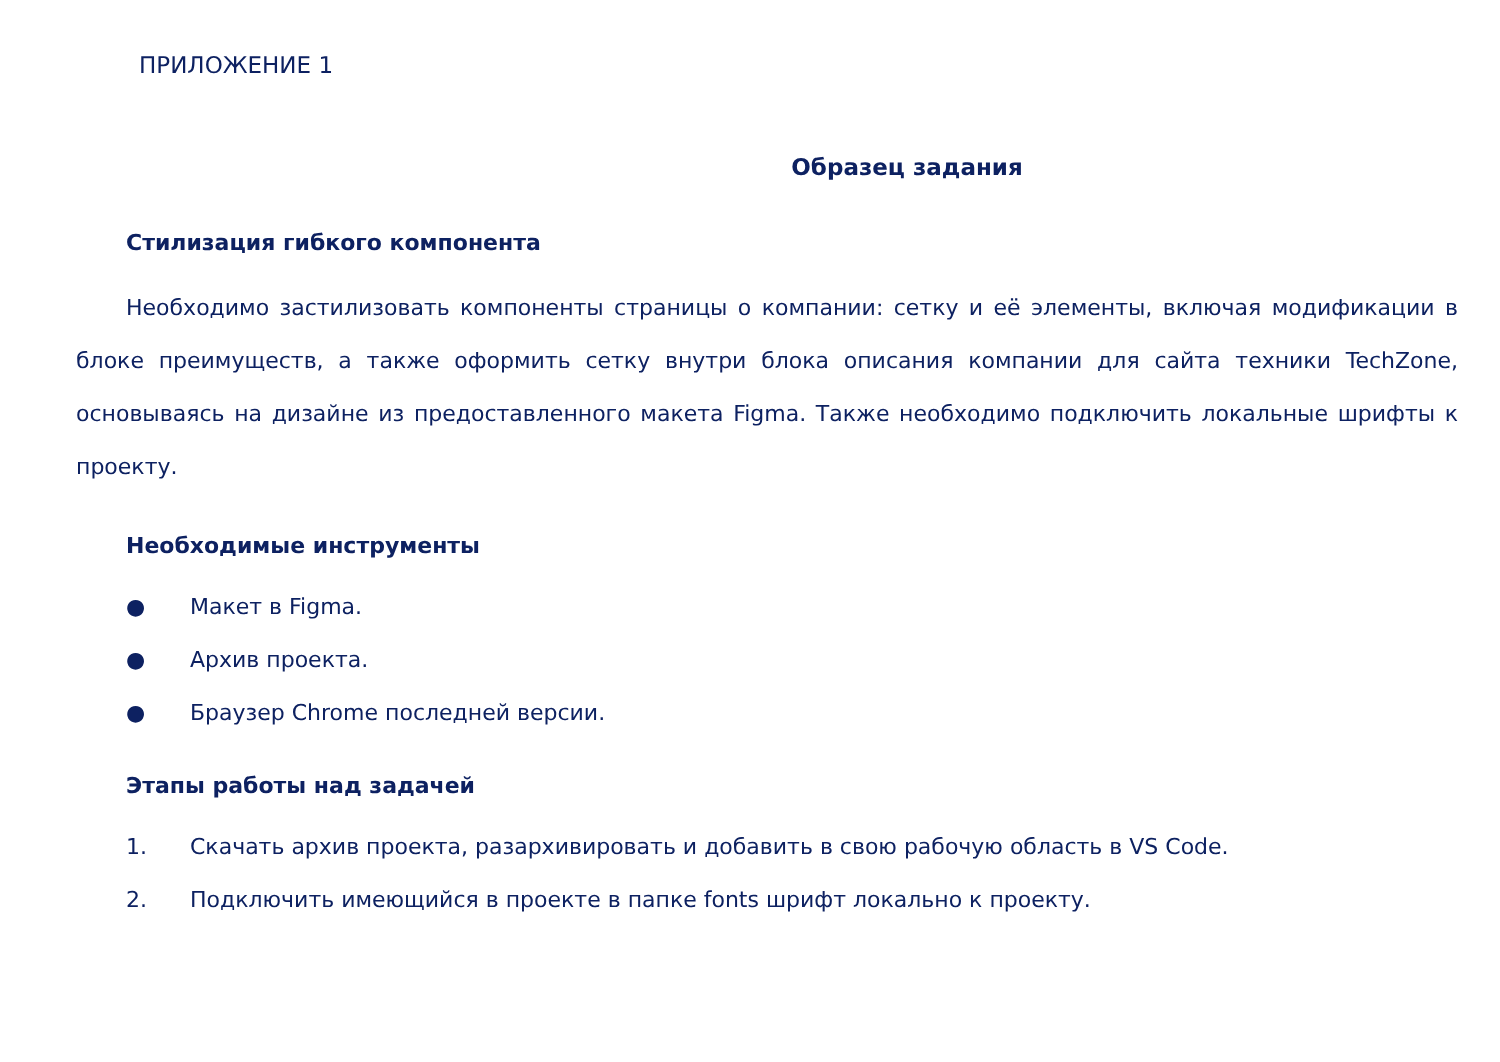ПРИЛОЖЕНИЕ 1
Образец задания
Стилизация гибкого компонента
Необходимо застилизовать компоненты страницы о компании: сетку и её элементы, включая модификации в блоке преимуществ, а также оформить сетку внутри блока описания компании для сайта техники TechZone, основываясь на дизайне из предоставленного макета Figma. Также необходимо подключить локальные шрифты к проекту.
Необходимые инструменты
● Макет в Figma.
● Архив проекта.
● Браузер Chrome последней версии.
Этапы работы над задачей
1. Скачать архив проекта, разархивировать и добавить в свою рабочую область в VS Code.
2. Подключить имеющийся в проекте в папке fonts шрифт локально к проекту.